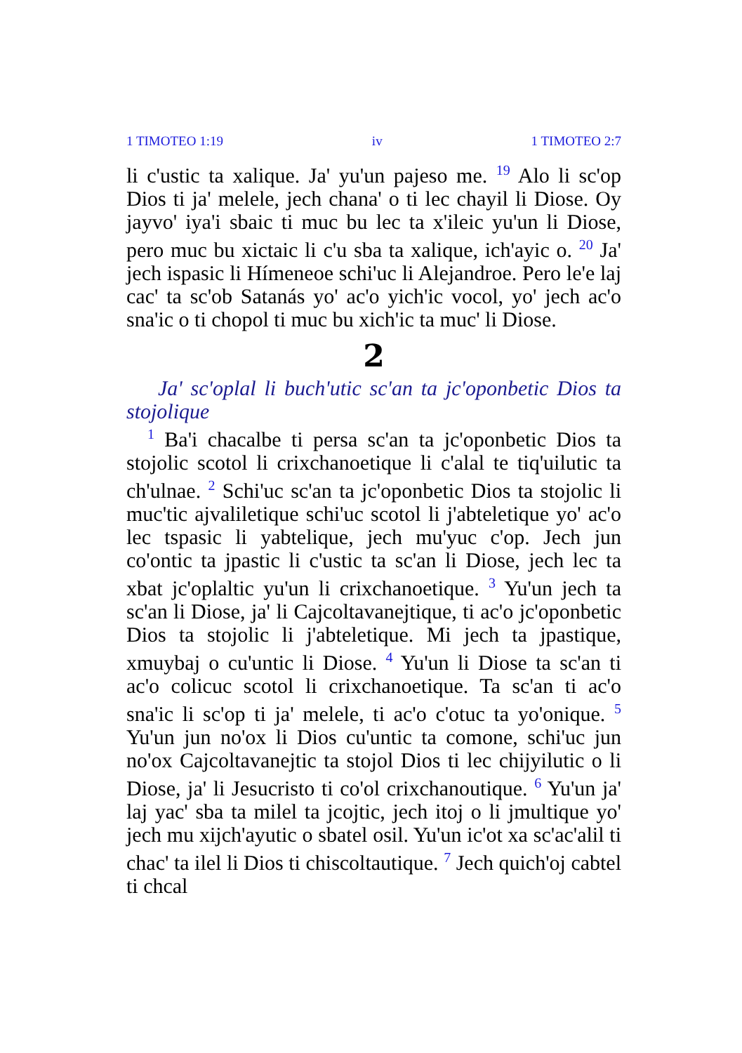1 TIMOTEO 1:19 iv 1 TIMOTEO 2:7
li c'ustic ta xalique. Ja' yu'un pajeso me. <sup>19</sup> Alo li sc'op Dios ti ja' melele, jech chana' o ti lec chayil li Diose. Oy jayvo' iya'i sbaic ti muc bu lec ta x'ileic yu'un li Diose, pero muc bu xictaic li c'u sba ta xalique, ich'ayic o. <sup>20</sup> Ja' jech ispasic li Hímeneoe schi'uc li Alejandroe. Pero le'e laj cac' ta sc'ob Satanás yo' ac'o yich'ic vocol, yo' jech ac'o sna'ic o ti chopol ti muc bu xich'ic ta muc' li Diose.
2
Ja' sc'oplal li buch'utic sc'an ta jc'oponbetic Dios ta stojolique
<sup>1</sup> Ba'i chacalbe ti persa sc'an ta jc'oponbetic Dios ta stojolic scotol li crixchanoetique li c'alal te tiq'uilutic ta ch'ulnae. <sup>2</sup> Schi'uc sc'an ta jc'oponbetic Dios ta stojolic li muc'tic ajvaliletique schi'uc scotol li j'abteletique yo' ac'o lec tspasic li yabtelique, jech mu'yuc c'op. Jech jun co'ontic ta jpastic li c'ustic ta sc'an li Diose, jech lec ta xbat jc'oplaltic yu'un li crixchanoetique. <sup>3</sup> Yu'un jech ta sc'an li Diose, ja' li Cajcoltavanejtique, ti ac'o jc'oponbetic Dios ta stojolic li j'abteletique. Mi jech ta jpastique, xmuybaj o cu'untic li Diose. <sup>4</sup> Yu'un li Diose ta sc'an ti ac'o colicuc scotol li crixchanoetique. Ta sc'an ti ac'o sna'ic li sc'op ti ja' melele, ti ac'o c'otuc ta yo'onique. <sup>5</sup> Yu'un jun no'ox li Dios cu'untic ta comone, schi'uc jun no'ox Cajcoltavanejtic ta stojol Dios ti lec chijyilutic o li Diose, ja' li Jesucristo ti co'ol crixchanoutique. <sup>6</sup> Yu'un ja' laj yac' sba ta milel ta jcojtic, jech itoj o li jmultique yo' jech mu xijch'ayutic o sbatel osil. Yu'un ic'ot xa sc'ac'alil ti chac' ta ilel li Dios ti chiscoltautique. <sup>7</sup> Jech quich'oj cabtel ti chcal